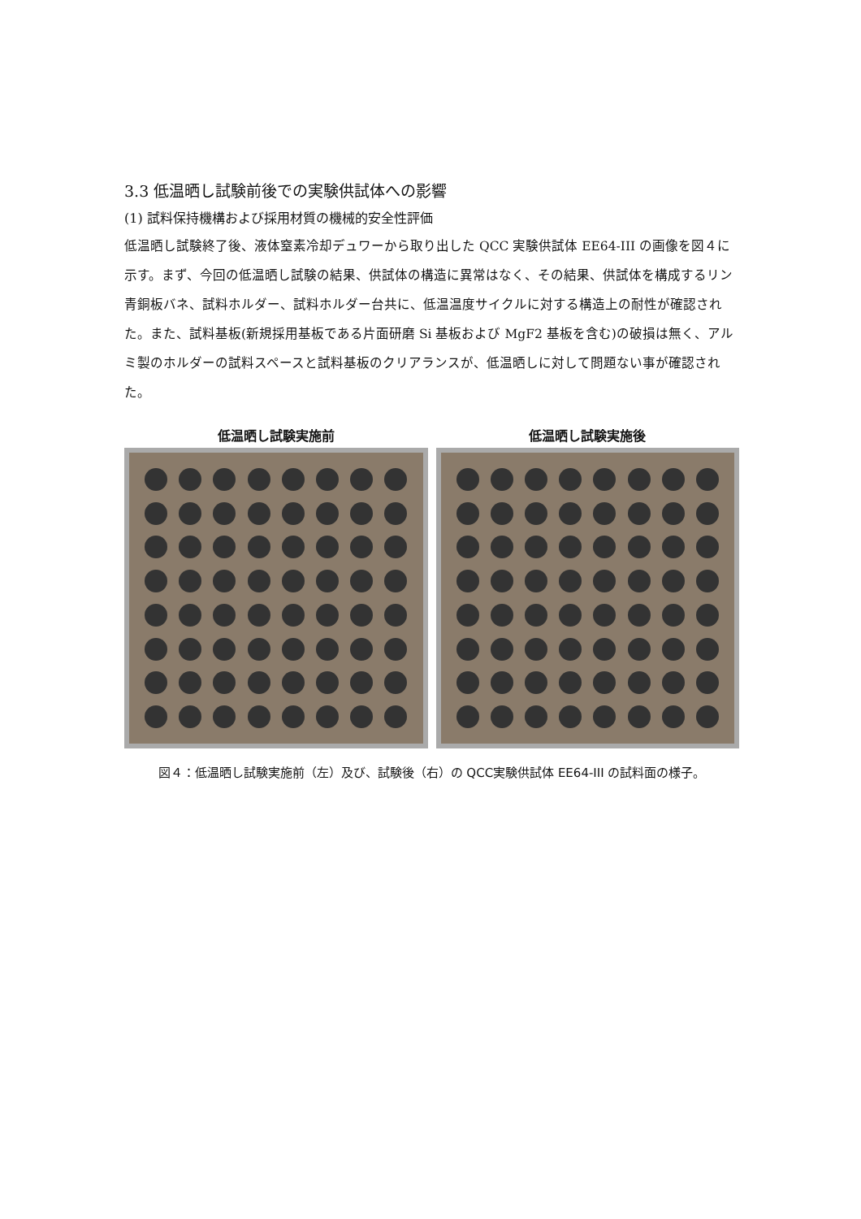3.3 低温晒し試験前後での実験供試体への影響
(1) 試料保持機構および採用材質の機械的安全性評価
低温晒し試験終了後、液体窒素冷却デュワーから取り出した QCC 実験供試体 EE64-III の画像を図４に示す。まず、今回の低温晒し試験の結果、供試体の構造に異常はなく、その結果、供試体を構成するリン青銅板バネ、試料ホルダー、試料ホルダー台共に、低温温度サイクルに対する構造上の耐性が確認された。また、試料基板(新規採用基板である片面研磨 Si 基板および MgF2 基板を含む)の破損は無く、アルミ製のホルダーの試料スペースと試料基板のクリアランスが、低温晒しに対して問題ない事が確認された。
低温晒し試験実施前 低温晒し試験実施後
図４：低温晒し試験実施前（左）及び、試験後（右）の QCC実験供試体 EE64-III の試料面の様子。